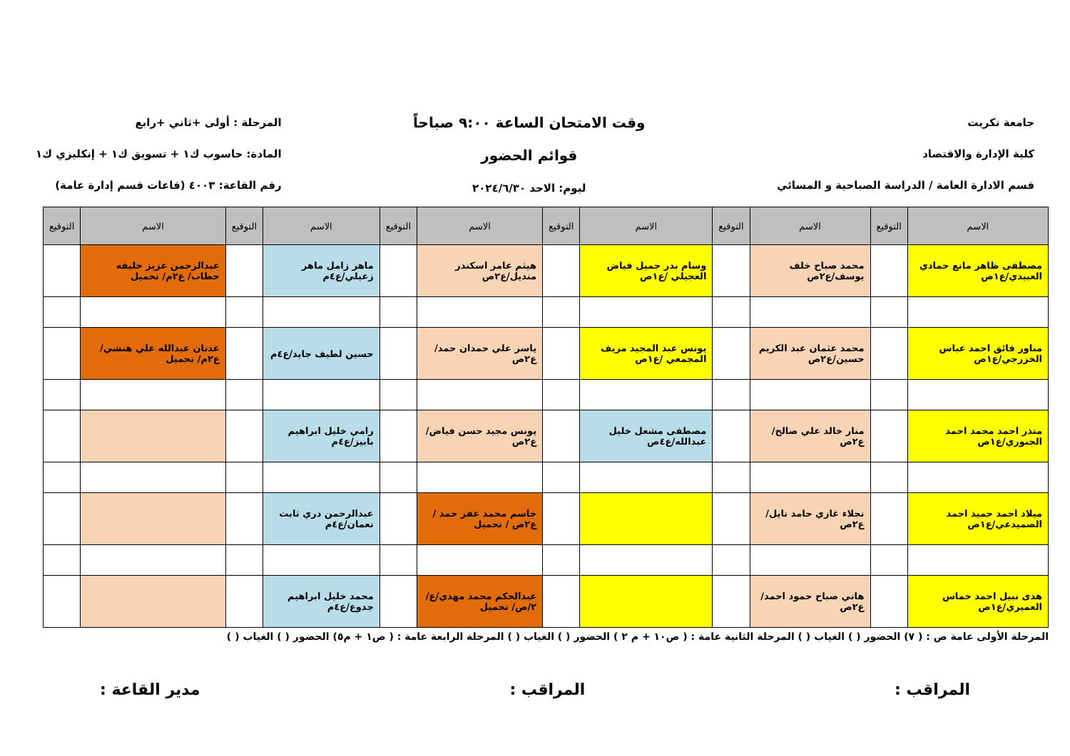جامعة تكريت
كلية الإدارة والاقتصاد
قسم الادارة العامة / الدراسة الصباحية و المسائي
وقت الامتحان الساعة ٩:٠٠ صباحاً
قوائم الحضور
ليوم: الاحد ٢٠٢٤/٦/٣٠
المرحلة : أولى +ثاني +رابع
المادة: حاسوب ك١ + تسويق ك١ + إنكليزي ك١
رقم القاعة: ٤٠٠٣ (قاعات قسم إدارة عامة)
| الاسم | التوقيع | الاسم | التوقيع | الاسم | التوقيع | الاسم | التوقيع | الاسم | التوقيع | الاسم | التوقيع |
| --- | --- | --- | --- | --- | --- | --- | --- | --- | --- | --- | --- |
| مصطفى ظاهر مانع حمادي العبيدي/ع١ص | | محمد صباح خلف يوسف/ع٢ص | | وسام بدر جميل فياض العجيلي /ع١ص | | هيثم عامر اسكندر منديل/ع٢ص | | ماهر زامل ماهر زعيلي/ع٤م | | عبدالرحمن عزيز خليفه حطاب/ ع٢م/ تحميل | |
| مناور فائق احمد عباس الخزرجي/ع١ص | | محمد عثمان عبد الكريم حسين/ع٢ص | | يونس عبد المجيد مريف المجمعي /ع١ص | | ياسر علي حمدان حمد/ع٢ص | | حسين لطيف جايد/ع٤م | | عدنان عبدالله علي هنشي/ ع٢م/ تحميل | |
| منذر احمد محمد احمد الجبوري/ع١ص | | منار خالد علي صالح/ع٢ص | | مصطفى مشعل خليل عبدالله/ع٤ص | | يونس مجيد حسن فياض/ع٢ص | | رامي خليل ابراهيم بابيز/ع٤م | | | |
| ميلاد احمد حميد احمد الصميدعي/ع١ص | | نجلاء غازي حامد نايل/ع٢ص | | | | جاسم محمد عفر حمد /ع٢ص / تحميل | | عبدالرحمن دري ثابت نعمان/ع٤م | | | |
| هدى نبيل احمد خماس العميري/ع١ص | | هاني صباح حمود احمد/ع٢ص | | | | عبدالحكم محمد مهدي/ع/٢/ص/ تحميل | | محمد خليل ابراهيم جدوع/ع٤م | | | |
المرحلة الأولى عامة ص : ( ٧) الحضور ( ) الغياب ( ) المرحلة الثانية عامة : ( ص١٠ + م ٢ ) الحضور ( ) الغياب ( ) المرحلة الرابعة عامة : ( ص١ + م٥) الحضور ( ) الغياب ( )
المراقب : المراقب : مدير القاعة :